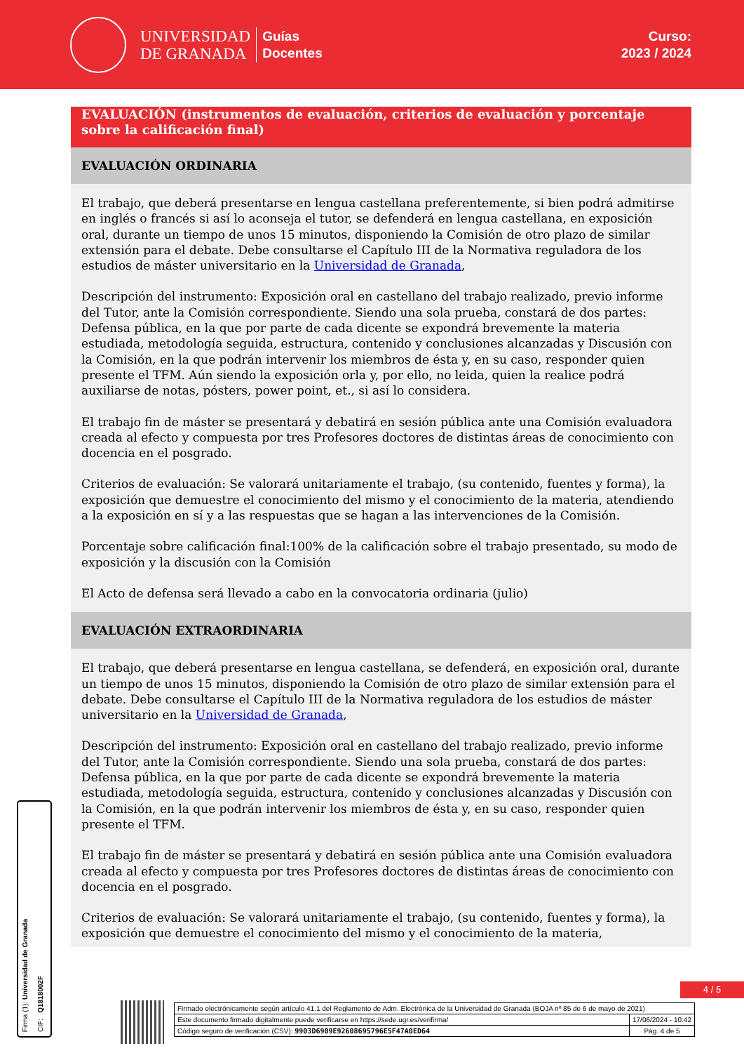UNIVERSIDAD
DE GRANADA
Guías
Docentes
Curso:
2023 / 2024
EVALUACIÓN (instrumentos de evaluación, criterios de evaluación y porcentaje sobre la calificación final)
EVALUACIÓN ORDINARIA
El trabajo, que deberá presentarse en lengua castellana preferentemente, si bien podrá admitirse en inglés o francés si así lo aconseja el tutor, se defenderá en lengua castellana, en exposición oral, durante un tiempo de unos 15 minutos, disponiendo la Comisión de otro plazo de similar extensión para el debate. Debe consultarse el Capítulo III de la Normativa reguladora de los estudios de máster universitario en la Universidad de Granada,
Descripción del instrumento: Exposición oral en castellano del trabajo realizado, previo informe del Tutor, ante la Comisión correspondiente. Siendo una sola prueba, constará de dos partes: Defensa pública, en la que por parte de cada dicente se expondrá brevemente la materia estudiada, metodología seguida, estructura, contenido y conclusiones alcanzadas y Discusión con la Comisión, en la que podrán intervenir los miembros de ésta y, en su caso, responder quien presente el TFM. Aún siendo la exposición orla y, por ello, no leida, quien la realice podrá auxiliarse de notas, pósters, power point, et., si así lo considera.
El trabajo fin de máster se presentará y debatirá en sesión pública ante una Comisión evaluadora creada al efecto y compuesta por tres Profesores doctores de distintas áreas de conocimiento con docencia en el posgrado.
Criterios de evaluación: Se valorará unitariamente el trabajo, (su contenido, fuentes y forma), la exposición que demuestre el conocimiento del mismo y el conocimiento de la materia, atendiendo a la exposición en sí y a las respuestas que se hagan a las intervenciones de la Comisión.
Porcentaje sobre calificación final:100% de la calificación sobre el trabajo presentado, su modo de exposición y la discusión con la Comisión
El Acto de defensa será llevado a cabo en la convocatoria ordinaria (julio)
EVALUACIÓN EXTRAORDINARIA
El trabajo, que deberá presentarse en lengua castellana, se defenderá, en exposición oral, durante un tiempo de unos 15 minutos, disponiendo la Comisión de otro plazo de similar extensión para el debate. Debe consultarse el Capítulo III de la Normativa reguladora de los estudios de máster universitario en la Universidad de Granada,
Descripción del instrumento: Exposición oral en castellano del trabajo realizado, previo informe del Tutor, ante la Comisión correspondiente. Siendo una sola prueba, constará de dos partes: Defensa pública, en la que por parte de cada dicente se expondrá brevemente la materia estudiada, metodología seguida, estructura, contenido y conclusiones alcanzadas y Discusión con la Comisión, en la que podrán intervenir los miembros de ésta y, en su caso, responder quien presente el TFM.
El trabajo fin de máster se presentará y debatirá en sesión pública ante una Comisión evaluadora creada al efecto y compuesta por tres Profesores doctores de distintas áreas de conocimiento con docencia en el posgrado.
Criterios de evaluación: Se valorará unitariamente el trabajo, (su contenido, fuentes y forma), la exposición que demuestre el conocimiento del mismo y el conocimiento de la materia,
Firma (1): Universidad de Granada
CIF: Q1818002F
4 / 5
| Firmado electrónicamente según artículo 41.1 del Reglamento de Adm. Electrónica de la Universidad de Granada (BOJA nº 85 de 6 de mayo de 2021) | |
| Este documento firmado digitalmente puede verificarse en https://sede.ugr.es/verifirma/ | 17/06/2024 - 10:42 |
| Código seguro de verificación (CSV): 9903D6909E92608695796E5F47A0ED64 | Pág. 4 de 5 |